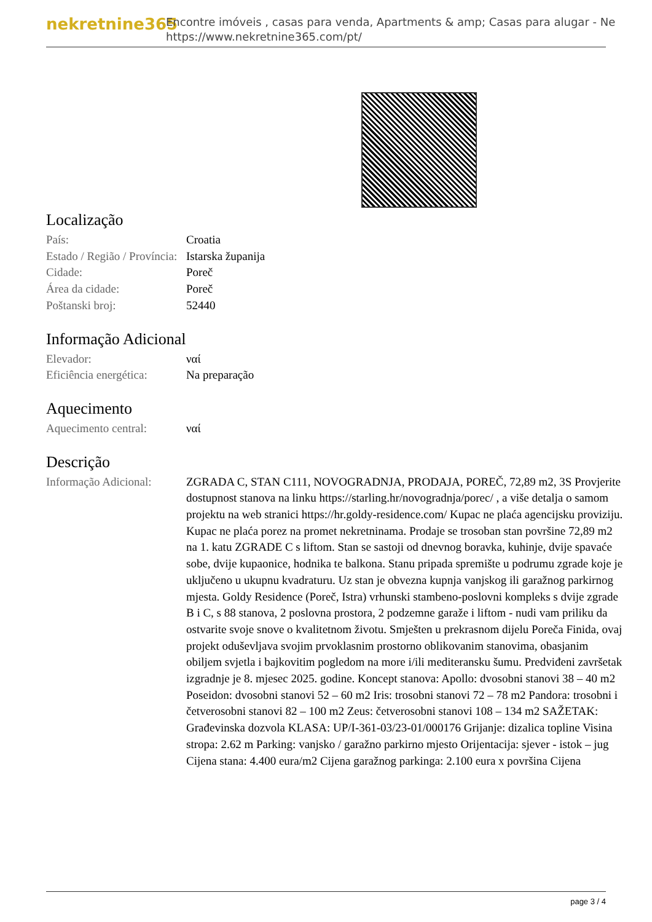nekretnine365
Encontre imóveis , casas para venda, Apartments & amp; Casas para alugar - Ne
https://www.nekretnine365.com/pt/
Localização
| País: | Croatia |
| Estado / Região / Província: | Istarska županija |
| Cidade: | Poreč |
| Área da cidade: | Poreč |
| Poštanski broj: | 52440 |
Informação Adicional
| Elevador: | ναί |
| Eficiência energética: | Na preparação |
Aquecimento
| Aquecimento central: | ναί |
Descrição
| Informação Adicional: | ZGRADA C, STAN C111, NOVOGRADNJA, PRODAJA, POREČ, 72,89 m2, 3S Provjerite dostupnost stanova na linku https://starling.hr/novogradnja/porec/ , a više detalja o samom projektu na web stranici https://hr.goldy-residence.com/ Kupac ne plaća agencijsku proviziju. Kupac ne plaća porez na promet nekretninama. Prodaje se trosoban stan površine 72,89 m2 na 1. katu ZGRADE C s liftom. Stan se sastoji od dnevnog boravka, kuhinje, dvije spavaće sobe, dvije kupaonice, hodnika te balkona. Stanu pripada spremište u podrumu zgrade koje je uključeno u ukupnu kvadraturu. Uz stan je obvezna kupnja vanjskog ili garažnog parkirnog mjesta. Goldy Residence (Poreč, Istra) vrhunski stambeno-poslovni kompleks s dvije zgrade B i C, s 88 stanova, 2 poslovna prostora, 2 podzemne garaže i liftom - nudi vam priliku da ostvarite svoje snove o kvalitetnom životu. Smješten u prekrasnom dijelu Poreča Finida, ovaj projekt oduševljava svojim prvoklasnim prostorno oblikovanim stanovima, obasjanim obiljem svjetla i bajkovitim pogledom na more i/ili mediteransku šumu. Predviđeni završetak izgradnje je 8. mjesec 2025. godine. Koncept stanova: Apollo: dvosobni stanovi 38 – 40 m2 Poseidon: dvosobni stanovi 52 – 60 m2 Iris: trosobni stanovi 72 – 78 m2 Pandora: trosobni i četverosobni stanovi 82 – 100 m2 Zeus: četverosobni stanovi 108 – 134 m2 SAŽETAK: Građevinska dozvola KLASA: UP/I-361-03/23-01/000176 Grijanje: dizalica topline Visina stropa: 2.62 m Parking: vanjsko / garažno parkirno mjesto Orijentacija: sjever - istok – jug Cijena stana: 4.400 eura/m2 Cijena garažnog parkinga: 2.100 eura x površina Cijena |
page 3 / 4